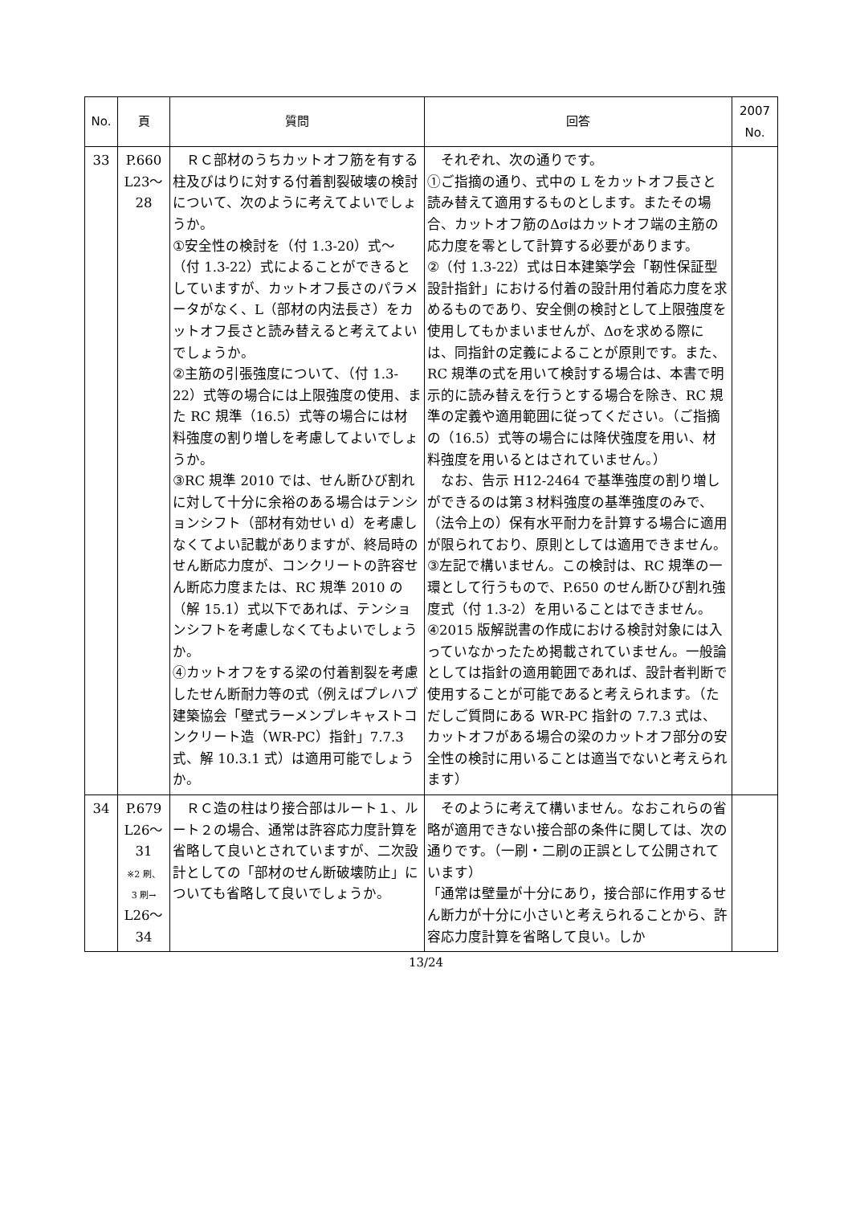| No. | 頁 | 質問 | 回答 | 2007 No. |
| --- | --- | --- | --- | --- |
| 33 | P.660 L23～ 28 | ＲＣ部材のうちカットオフ筋を有する柱及びはりに対する付着割裂破壊の検討について、次のように考えてよいでしょうか。 ①安全性の検討を（付 1.3-20）式～（付 1.3-22）式によることができるとしていますが、カットオフ長さのパラメータがなく、L（部材の内法長さ）をカットオフ長さと読み替えると考えてよいでしょうか。 ②主筋の引張強度について、（付 1.3-22）式等の場合には上限強度の使用、また RC 規準（16.5）式等の場合には材料強度の割り増しを考慮してよいでしょうか。 ③RC 規準 2010 では、せん断ひび割れに対して十分に余裕のある場合はテンションシフト（部材有効せい d）を考慮しなくてよい記載がありますが、終局時のせん断応力度が、コンクリートの許容せん断応力度または、RC 規準 2010 の（解 15.1）式以下であれば、テンションシフトを考慮しなくてもよいでしょうか。 ④カットオフをする梁の付着割裂を考慮したせん断耐力等の式（例えばプレハブ建築協会「壁式ラーメンプレキャストコンクリート造（WR-PC）指針」7.7.3 式、解 10.3.1 式）は適用可能でしょうか。 | それぞれ、次の通りです。 ①ご指摘の通り、式中の L をカットオフ長さと読み替えて適用するものとします。またその場合、カットオフ筋のΔσはカットオフ端の主筋の応力度を零として計算する必要があります。 ②（付 1.3-22）式は日本建築学会「靭性保証型設計指針」における付着の設計用付着応力度を求めるものであり、安全側の検討として上限強度を使用してもかまいませんが、Δσを求める際には、同指針の定義によることが原則です。また、RC 規準の式を用いて検討する場合は、本書で明示的に読み替えを行うとする場合を除き、RC 規準の定義や適用範囲に従ってください。（ご指摘の（16.5）式等の場合には降伏強度を用い、材料強度を用いるとはされていません。） なお、告示 H12-2464 で基準強度の割り増しができるのは第３材料強度の基準強度のみで、（法令上の）保有水平耐力を計算する場合に適用が限られており、原則としては適用できません。 ③左記で構いません。この検討は、RC 規準の一環として行うもので、P.650 のせん断ひび割れ強度式（付 1.3-2）を用いることはできません。 ④2015 版解説書の作成における検討対象には入っていなかったため掲載されていません。一般論としては指針の適用範囲であれば、設計者判断で使用することが可能であると考えられます。（ただしご質問にある WR-PC 指針の 7.7.3 式は、カットオフがある場合の梁のカットオフ部分の安全性の検討に用いることは適当でないと考えられます） | |
| 34 | P.679 L26～ 31 ※2 刷、 3 刷→ L26～ 34 | ＲＣ造の柱はり接合部はルート１、ルート２の場合、通常は許容応力度計算を省略して良いとされていますが、二次設計としての「部材のせん断破壊防止」についても省略して良いでしょうか。 | そのように考えて構いません。なおこれらの省略が適用できない接合部の条件に関しては、次の通りです。（一刷・二刷の正誤として公開されています） 「通常は壁量が十分にあり，接合部に作用するせん断力が十分に小さいと考えられることから、許容応力度計算を省略して良い。しか | |
13/24